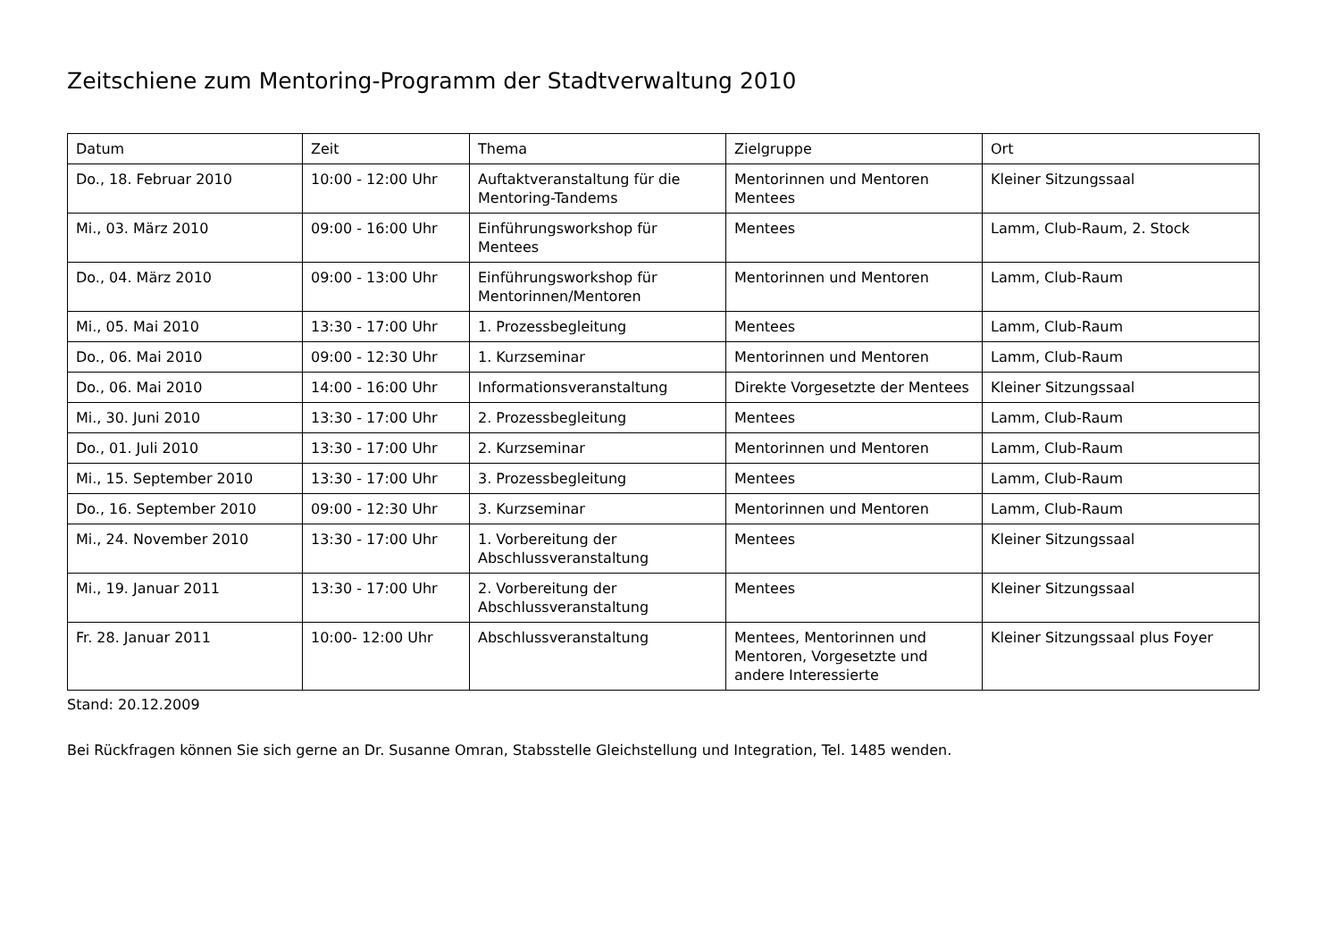Zeitschiene zum Mentoring-Programm der Stadtverwaltung 2010
| Datum | Zeit | Thema | Zielgruppe | Ort |
| --- | --- | --- | --- | --- |
| Do., 18. Februar 2010 | 10:00 - 12:00 Uhr | Auftaktveranstaltung für die Mentoring-Tandems | Mentorinnen und Mentoren Mentees | Kleiner Sitzungssaal |
| Mi., 03. März 2010 | 09:00 - 16:00 Uhr | Einführungsworkshop für Mentees | Mentees | Lamm, Club-Raum, 2. Stock |
| Do., 04. März 2010 | 09:00 - 13:00 Uhr | Einführungsworkshop für Mentorinnen/Mentoren | Mentorinnen und Mentoren | Lamm, Club-Raum |
| Mi., 05. Mai 2010 | 13:30 - 17:00 Uhr | 1. Prozessbegleitung | Mentees | Lamm, Club-Raum |
| Do., 06. Mai 2010 | 09:00 - 12:30 Uhr | 1. Kurzseminar | Mentorinnen und Mentoren | Lamm, Club-Raum |
| Do., 06. Mai 2010 | 14:00 - 16:00 Uhr | Informationsveranstaltung | Direkte Vorgesetzte der Mentees | Kleiner Sitzungssaal |
| Mi., 30. Juni 2010 | 13:30 - 17:00 Uhr | 2. Prozessbegleitung | Mentees | Lamm, Club-Raum |
| Do., 01. Juli 2010 | 13:30 - 17:00 Uhr | 2. Kurzseminar | Mentorinnen und Mentoren | Lamm, Club-Raum |
| Mi., 15. September 2010 | 13:30 - 17:00 Uhr | 3. Prozessbegleitung | Mentees | Lamm, Club-Raum |
| Do., 16. September 2010 | 09:00 - 12:30 Uhr | 3. Kurzseminar | Mentorinnen und Mentoren | Lamm, Club-Raum |
| Mi., 24. November 2010 | 13:30 - 17:00 Uhr | 1. Vorbereitung der Abschlussveranstaltung | Mentees | Kleiner Sitzungssaal |
| Mi., 19. Januar 2011 | 13:30 - 17:00 Uhr | 2. Vorbereitung der Abschlussveranstaltung | Mentees | Kleiner Sitzungssaal |
| Fr. 28. Januar 2011 | 10:00- 12:00 Uhr | Abschlussveranstaltung | Mentees, Mentorinnen und Mentoren, Vorgesetzte und andere Interessierte | Kleiner Sitzungssaal plus Foyer |
Stand: 20.12.2009
Bei Rückfragen können Sie sich gerne an Dr. Susanne Omran, Stabsstelle Gleichstellung und Integration, Tel. 1485 wenden.